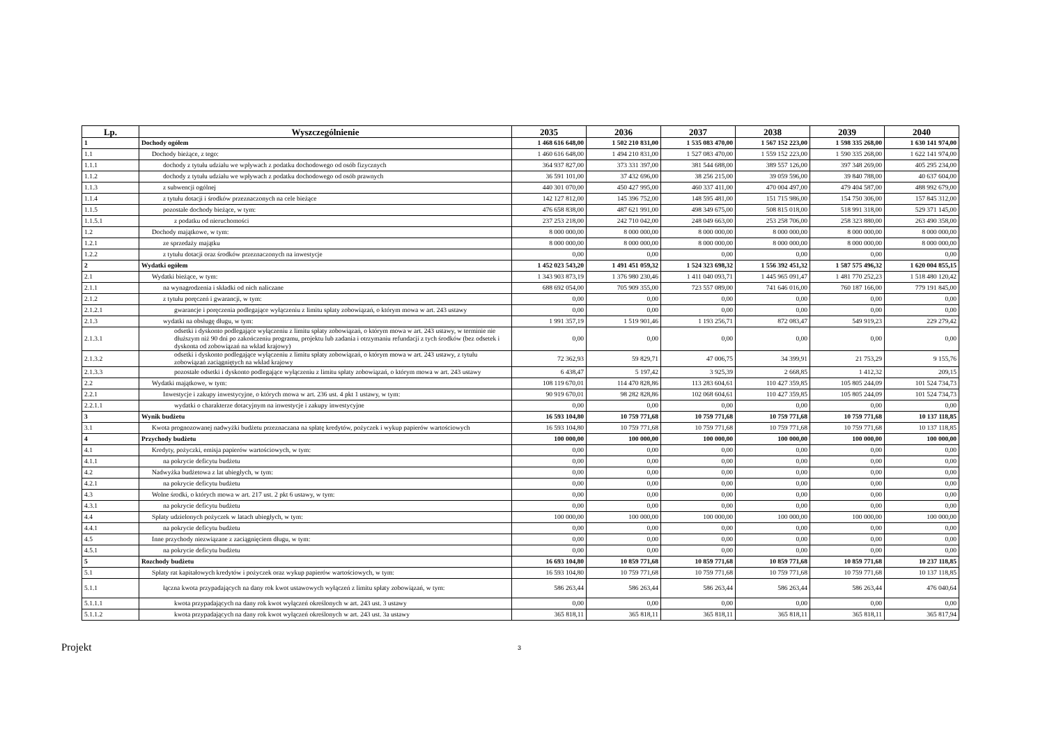| Lp. | Wyszczególnienie | 2035 | 2036 | 2037 | 2038 | 2039 | 2040 |
| --- | --- | --- | --- | --- | --- | --- | --- |
| 1 | Dochody ogółem | 1 468 616 648,00 | 1 502 210 831,00 | 1 535 083 470,00 | 1 567 152 223,00 | 1 598 335 268,00 | 1 630 141 974,00 |
| 1.1 | Dochody bieżące, z tego: | 1 460 616 648,00 | 1 494 210 831,00 | 1 527 083 470,00 | 1 559 152 223,00 | 1 590 335 268,00 | 1 622 141 974,00 |
| 1.1.1 | dochody z tytułu udziału we wpływach z podatku dochodowego od osób fizycznych | 364 937 827,00 | 373 331 397,00 | 381 544 688,00 | 389 557 126,00 | 397 348 269,00 | 405 295 234,00 |
| 1.1.2 | dochody z tytułu udziału we wpływach z podatku dochodowego od osób prawnych | 36 591 101,00 | 37 432 696,00 | 38 256 215,00 | 39 059 596,00 | 39 840 788,00 | 40 637 604,00 |
| 1.1.3 | z subwencji ogólnej | 440 301 070,00 | 450 427 995,00 | 460 337 411,00 | 470 004 497,00 | 479 404 587,00 | 488 992 679,00 |
| 1.1.4 | z tytułu dotacji i środków przeznaczonych na cele bieżące | 142 127 812,00 | 145 396 752,00 | 148 595 481,00 | 151 715 986,00 | 154 750 306,00 | 157 845 312,00 |
| 1.1.5 | pozostałe dochody bieżące, w tym: | 476 658 838,00 | 487 621 991,00 | 498 349 675,00 | 508 815 018,00 | 518 991 318,00 | 529 371 145,00 |
| 1.1.5.1 | z podatku od nieruchomości | 237 253 218,00 | 242 710 042,00 | 248 049 663,00 | 253 258 706,00 | 258 323 880,00 | 263 490 358,00 |
| 1.2 | Dochody majątkowe, w tym: | 8 000 000,00 | 8 000 000,00 | 8 000 000,00 | 8 000 000,00 | 8 000 000,00 | 8 000 000,00 |
| 1.2.1 | ze sprzedaży majątku | 8 000 000,00 | 8 000 000,00 | 8 000 000,00 | 8 000 000,00 | 8 000 000,00 | 8 000 000,00 |
| 1.2.2 | z tytułu dotacji oraz środków przeznaczonych na inwestycje | 0,00 | 0,00 | 0,00 | 0,00 | 0,00 | 0,00 |
| 2 | Wydatki ogółem | 1 452 023 543,20 | 1 491 451 059,32 | 1 524 323 698,32 | 1 556 392 451,32 | 1 587 575 496,32 | 1 620 004 855,15 |
| 2.1 | Wydatki bieżące, w tym: | 1 343 903 873,19 | 1 376 980 230,46 | 1 411 040 093,71 | 1 445 965 091,47 | 1 481 770 252,23 | 1 518 480 120,42 |
| 2.1.1 | na wynagrodzenia i składki od nich naliczane | 688 692 054,00 | 705 909 355,00 | 723 557 089,00 | 741 646 016,00 | 760 187 166,00 | 779 191 845,00 |
| 2.1.2 | z tytułu poręczeń i gwarancji, w tym: | 0,00 | 0,00 | 0,00 | 0,00 | 0,00 | 0,00 |
| 2.1.2.1 | gwarancje i poręczenia podlegające wyłączeniu z limitu spłaty zobowiązań, o którym mowa w art. 243 ustawy | 0,00 | 0,00 | 0,00 | 0,00 | 0,00 | 0,00 |
| 2.1.3 | wydatki na obsługę długu, w tym: | 1 991 357,19 | 1 519 901,46 | 1 193 256,71 | 872 083,47 | 549 919,23 | 229 279,42 |
| 2.1.3.1 | odsetki i dyskonto podlegające wyłączeniu z limitu spłaty zobowiązań, o którym mowa w art. 243 ustawy, w terminie nie dłuższym niż 90 dni po zakończeniu programu, projektu lub zadania i otrzymaniu refundacji z tych środków (bez odsetek i dyskonta od zobowiązań na wkład krajowy) | 0,00 | 0,00 | 0,00 | 0,00 | 0,00 | 0,00 |
| 2.1.3.2 | odsetki i dyskonto podlegające wyłączeniu z limitu spłaty zobowiązań, o którym mowa w art. 243 ustawy, z tytułu zobowiązań zaciągniętych na wkład krajowy | 72 362,93 | 59 829,71 | 47 006,75 | 34 399,91 | 21 753,29 | 9 155,76 |
| 2.1.3.3 | pozostałe odsetki i dyskonto podlegające wyłączeniu z limitu spłaty zobowiązań, o którym mowa w art. 243 ustawy | 6 438,47 | 5 197,42 | 3 925,39 | 2 668,85 | 1 412,32 | 209,15 |
| 2.2 | Wydatki majątkowe, w tym: | 108 119 670,01 | 114 470 828,86 | 113 283 604,61 | 110 427 359,85 | 105 805 244,09 | 101 524 734,73 |
| 2.2.1 | Inwestycje i zakupy inwestycyjne, o których mowa w art. 236 ust. 4 pkt 1 ustawy, w tym: | 90 919 670,01 | 98 282 828,86 | 102 068 604,61 | 110 427 359,85 | 105 805 244,09 | 101 524 734,73 |
| 2.2.1.1 | wydatki o charakterze dotacyjnym na inwestycje i zakupy inwestycyjne | 0,00 | 0,00 | 0,00 | 0,00 | 0,00 | 0,00 |
| 3 | Wynik budżetu | 16 593 104,80 | 10 759 771,68 | 10 759 771,68 | 10 759 771,68 | 10 759 771,68 | 10 137 118,85 |
| 3.1 | Kwota prognozowanej nadwyżki budżetu przeznaczana na spłatę kredytów, pożyczek i wykup papierów wartościowych | 16 593 104,80 | 10 759 771,68 | 10 759 771,68 | 10 759 771,68 | 10 759 771,68 | 10 137 118,85 |
| 4 | Przychody budżetu | 100 000,00 | 100 000,00 | 100 000,00 | 100 000,00 | 100 000,00 | 100 000,00 |
| 4.1 | Kredyty, pożyczki, emisja papierów wartościowych, w tym: | 0,00 | 0,00 | 0,00 | 0,00 | 0,00 | 0,00 |
| 4.1.1 | na pokrycie deficytu budżetu | 0,00 | 0,00 | 0,00 | 0,00 | 0,00 | 0,00 |
| 4.2 | Nadwyżka budżetowa z lat ubiegłych, w tym: | 0,00 | 0,00 | 0,00 | 0,00 | 0,00 | 0,00 |
| 4.2.1 | na pokrycie deficytu budżetu | 0,00 | 0,00 | 0,00 | 0,00 | 0,00 | 0,00 |
| 4.3 | Wolne środki, o których mowa w art. 217 ust. 2 pkt 6 ustawy, w tym: | 0,00 | 0,00 | 0,00 | 0,00 | 0,00 | 0,00 |
| 4.3.1 | na pokrycie deficytu budżetu | 0,00 | 0,00 | 0,00 | 0,00 | 0,00 | 0,00 |
| 4.4 | Spłaty udzielonych pożyczek w latach ubiegłych, w tym: | 100 000,00 | 100 000,00 | 100 000,00 | 100 000,00 | 100 000,00 | 100 000,00 |
| 4.4.1 | na pokrycie deficytu budżetu | 0,00 | 0,00 | 0,00 | 0,00 | 0,00 | 0,00 |
| 4.5 | Inne przychody niezwiązane z zaciągnięciem długu, w tym: | 0,00 | 0,00 | 0,00 | 0,00 | 0,00 | 0,00 |
| 4.5.1 | na pokrycie deficytu budżetu | 0,00 | 0,00 | 0,00 | 0,00 | 0,00 | 0,00 |
| 5 | Rozchody budżetu | 16 693 104,80 | 10 859 771,68 | 10 859 771,68 | 10 859 771,68 | 10 859 771,68 | 10 237 118,85 |
| 5.1 | Spłaty rat kapitałowych kredytów i pożyczek oraz wykup papierów wartościowych, w tym: | 16 593 104,80 | 10 759 771,68 | 10 759 771,68 | 10 759 771,68 | 10 759 771,68 | 10 137 118,85 |
| 5.1.1 | łączna kwota przypadających na dany rok kwot ustawowych wyłączeń z limitu spłaty zobowiązań, w tym: | 586 263,44 | 586 263,44 | 586 263,44 | 586 263,44 | 586 263,44 | 476 040,64 |
| 5.1.1.1 | kwota przypadających na dany rok kwot wyłączeń określonych w art. 243 ust. 3 ustawy | 0,00 | 0,00 | 0,00 | 0,00 | 0,00 | 0,00 |
| 5.1.1.2 | kwota przypadających na dany rok kwot wyłączeń określonych w art. 243 ust. 3a ustawy | 365 818,11 | 365 818,11 | 365 818,11 | 365 818,11 | 365 818,11 | 365 817,94 |
Projekt 3